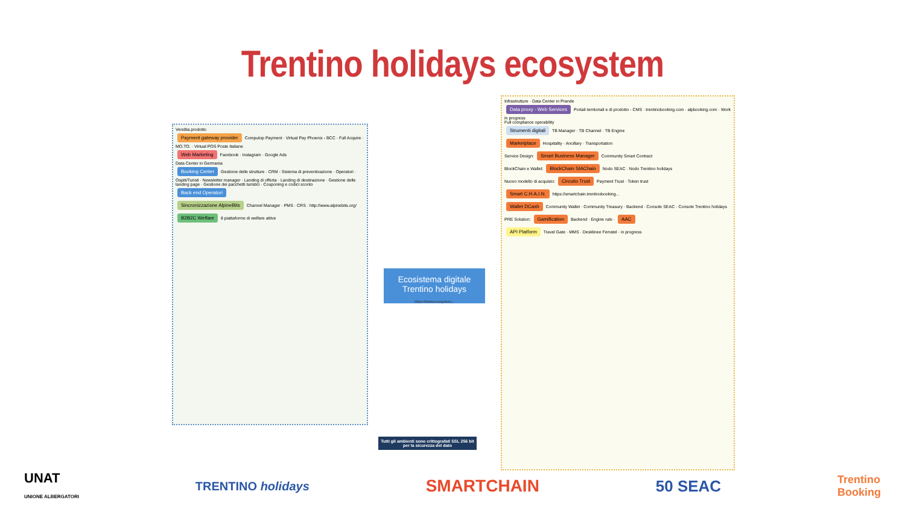Trentino holidays ecosystem
Vendita prodotto
Payment gateway provider Computop Payment · Virtual Pay Phoenix - BCC · Full Acquire · MO.TO. · Virtual POS Poste Italiane
Web Marketing Facebook · Instagram · Google Ads
Data Center in Germania
Booking Center Gestione delle strutture · CRM - Sistema di preventivazione · Operatori · Ospiti/Turisti · Newsletter manager · Landing di offerta · Landing di destinazione · Gestione delle landing page · Gestione dei pacchetti turistici · Couponing e codici sconto
Back end Operatori
Sincronizzazione AlpineBits Channel Manager · PMS · CRS · http://www.alpinebits.org/
B2B2C Welfare 8 piattaforme di welfare attive
Ecosistema digitale
Trentino holidays
https://www.ecosystem...
Tutti gli ambienti sono crittografati SSL 256 bit per la sicurezza del dato
Infrastrutture · Data Center in Prande
Data proxy - Web Services Portali territoriali e di prodotto - CMS · trentinobooking.com · alpbooking.com · Work in progress
Full compliance operability
Strumenti digitali TB Manager · TB Channel · TB Engine
Marketplace Hospitality · Ancillary · Transportation
Service Design: Smart Business Manager Community Smart Contract
BlockChain e Wallet: BlockChain SIAChain Nodo SEAC · Nodo Trentino holidays
Nuovo modello di acquisto: Circuito Trust Payment Trust · Token trust
Smart C.H.A.I.N. https://smartchain.trentinobooking...
Wallet DCash Community Wallet · Community Treasury · Backend · Console SEAC · Console Trentino holidays
PRE Solution: Gamification Backend · Engine rule · AAC
API Platform Travel Gate · MMS · Desklinee Ferratel · in progress
UNAT
UNIONE ALBERGATORI TRENTINO holidays SMARTCHAIN 50 SEAC Trentino
Booking